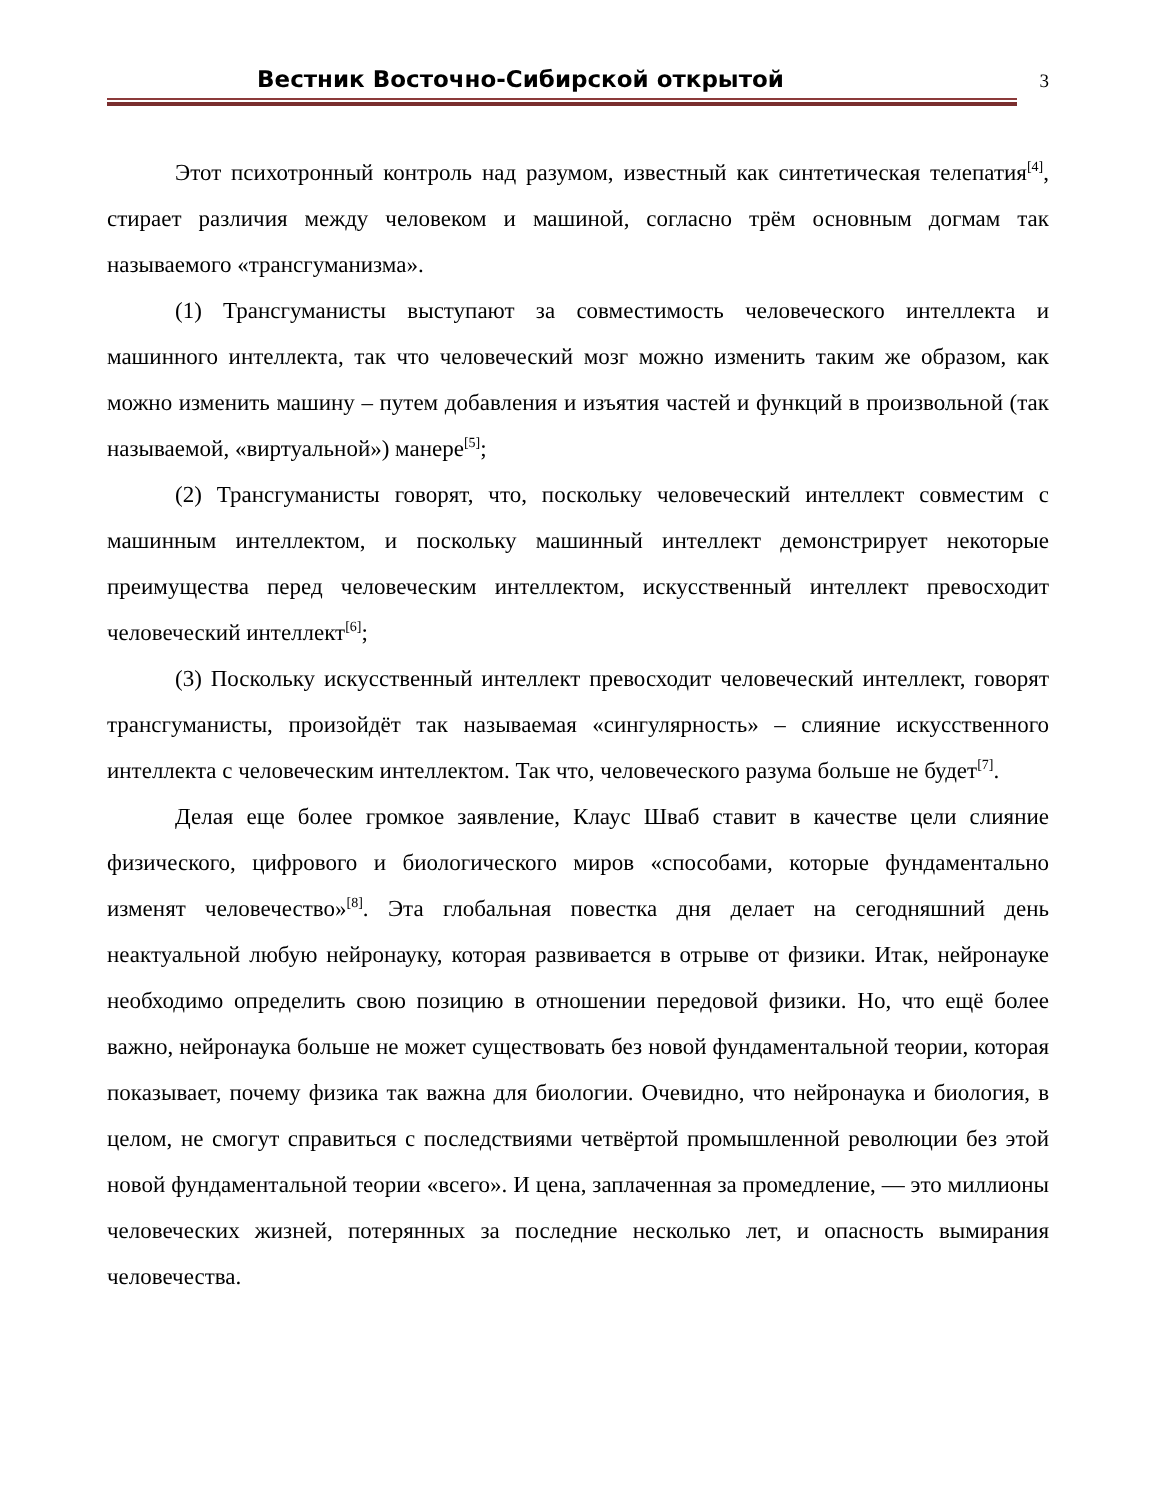Вестник Восточно-Сибирской открытой
3
Этот психотронный контроль над разумом, известный как синтетическая телепатия<sup>[4]</sup>, стирает различия между человеком и машиной, согласно трём основным догмам так называемого «трансгуманизма».
(1) Трансгуманисты выступают за совместимость человеческого интеллекта и машинного интеллекта, так что человеческий мозг можно изменить таким же образом, как можно изменить машину – путем добавления и изъятия частей и функций в произвольной (так называемой, «виртуальной») манере<sup>[5]</sup>;
(2) Трансгуманисты говорят, что, поскольку человеческий интеллект совместим с машинным интеллектом, и поскольку машинный интеллект демонстрирует некоторые преимущества перед человеческим интеллектом, искусственный интеллект превосходит человеческий интеллект<sup>[6]</sup>;
(3) Поскольку искусственный интеллект превосходит человеческий интеллект, говорят трансгуманисты, произойдёт так называемая «сингулярность» – слияние искусственного интеллекта с человеческим интеллектом. Так что, человеческого разума больше не будет<sup>[7]</sup>.
Делая еще более громкое заявление, Клаус Шваб ставит в качестве цели слияние физического, цифрового и биологического миров «способами, которые фундаментально изменят человечество»<sup>[8]</sup>. Эта глобальная повестка дня делает на сегодняшний день неактуальной любую нейронауку, которая развивается в отрыве от физики. Итак, нейронауке необходимо определить свою позицию в отношении передовой физики. Но, что ещё более важно, нейронаука больше не может существовать без новой фундаментальной теории, которая показывает, почему физика так важна для биологии. Очевидно, что нейронаука и биология, в целом, не смогут справиться с последствиями четвёртой промышленной революции без этой новой фундаментальной теории «всего». И цена, заплаченная за промедление, — это миллионы человеческих жизней, потерянных за последние несколько лет, и опасность вымирания человечества.